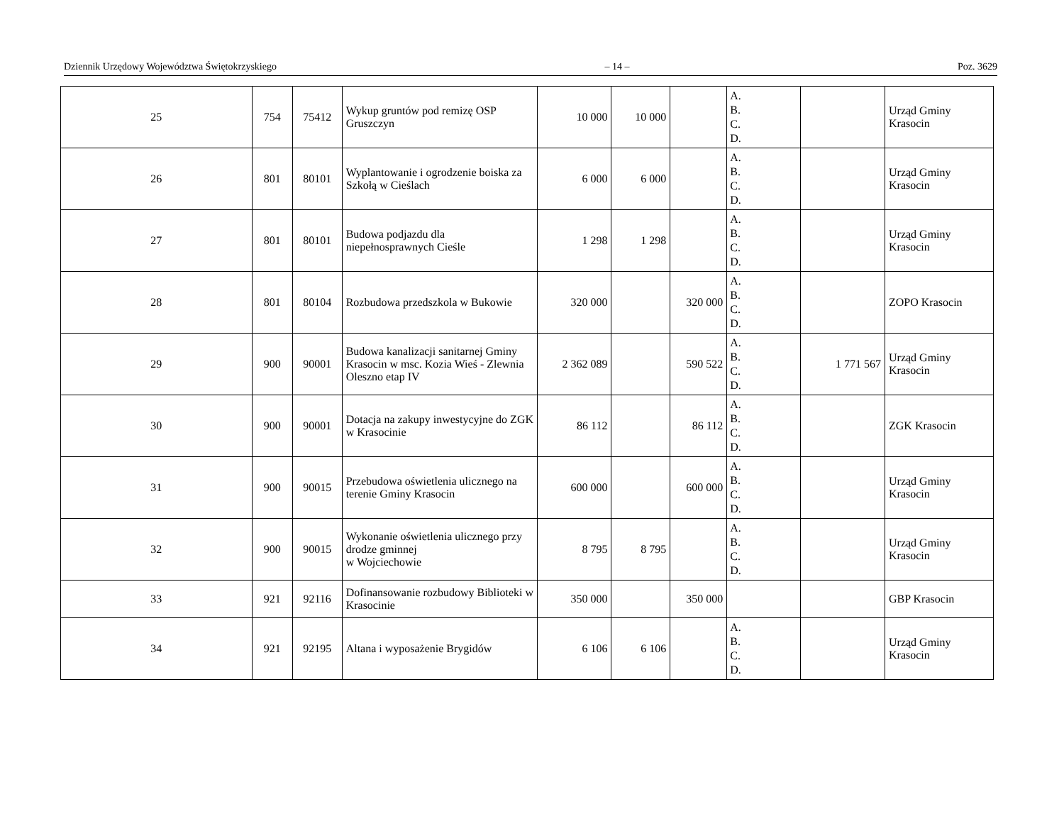Dziennik Urzędowy Województwa Świętokrzyskiego – 14 – Poz. 3629
| 25 | 754 | 75412 | Wykup gruntów pod remizę OSP Gruszczyn | 10 000 | 10 000 | | A. B. C. D. | | Urząd Gminy Krasocin |
| 26 | 801 | 80101 | Wyplantowanie i ogrodzenie boiska za Szkołą w Cieślach | 6 000 | 6 000 | | A. B. C. D. | | Urząd Gminy Krasocin |
| 27 | 801 | 80101 | Budowa podjazdu dla niepełnosprawnych Cieśle | 1 298 | 1 298 | | A. B. C. D. | | Urząd Gminy Krasocin |
| 28 | 801 | 80104 | Rozbudowa przedszkola w Bukowie | 320 000 | | 320 000 | A. B. C. D. | | ZOPO Krasocin |
| 29 | 900 | 90001 | Budowa kanalizacji sanitarnej Gminy Krasocin w msc. Kozia Wieś - Zlewnia Oleszno etap IV | 2 362 089 | | 590 522 | A. B. C. D. | 1 771 567 | Urząd Gminy Krasocin |
| 30 | 900 | 90001 | Dotacja na zakupy inwestycyjne do ZGK w Krasocinie | 86 112 | | 86 112 | A. B. C. D. | | ZGK Krasocin |
| 31 | 900 | 90015 | Przebudowa oświetlenia ulicznego na terenie Gminy Krasocin | 600 000 | | 600 000 | A. B. C. D. | | Urząd Gminy Krasocin |
| 32 | 900 | 90015 | Wykonanie oświetlenia ulicznego przy drodze gminnej w Wojciechowie | 8 795 | 8 795 | | A. B. C. D. | | Urząd Gminy Krasocin |
| 33 | 921 | 92116 | Dofinansowanie rozbudowy Biblioteki w Krasocinie | 350 000 | | 350 000 | | | GBP Krasocin |
| 34 | 921 | 92195 | Altana i wyposażenie Brygidów | 6 106 | 6 106 | | A. B. C. D. | | Urząd Gminy Krasocin |